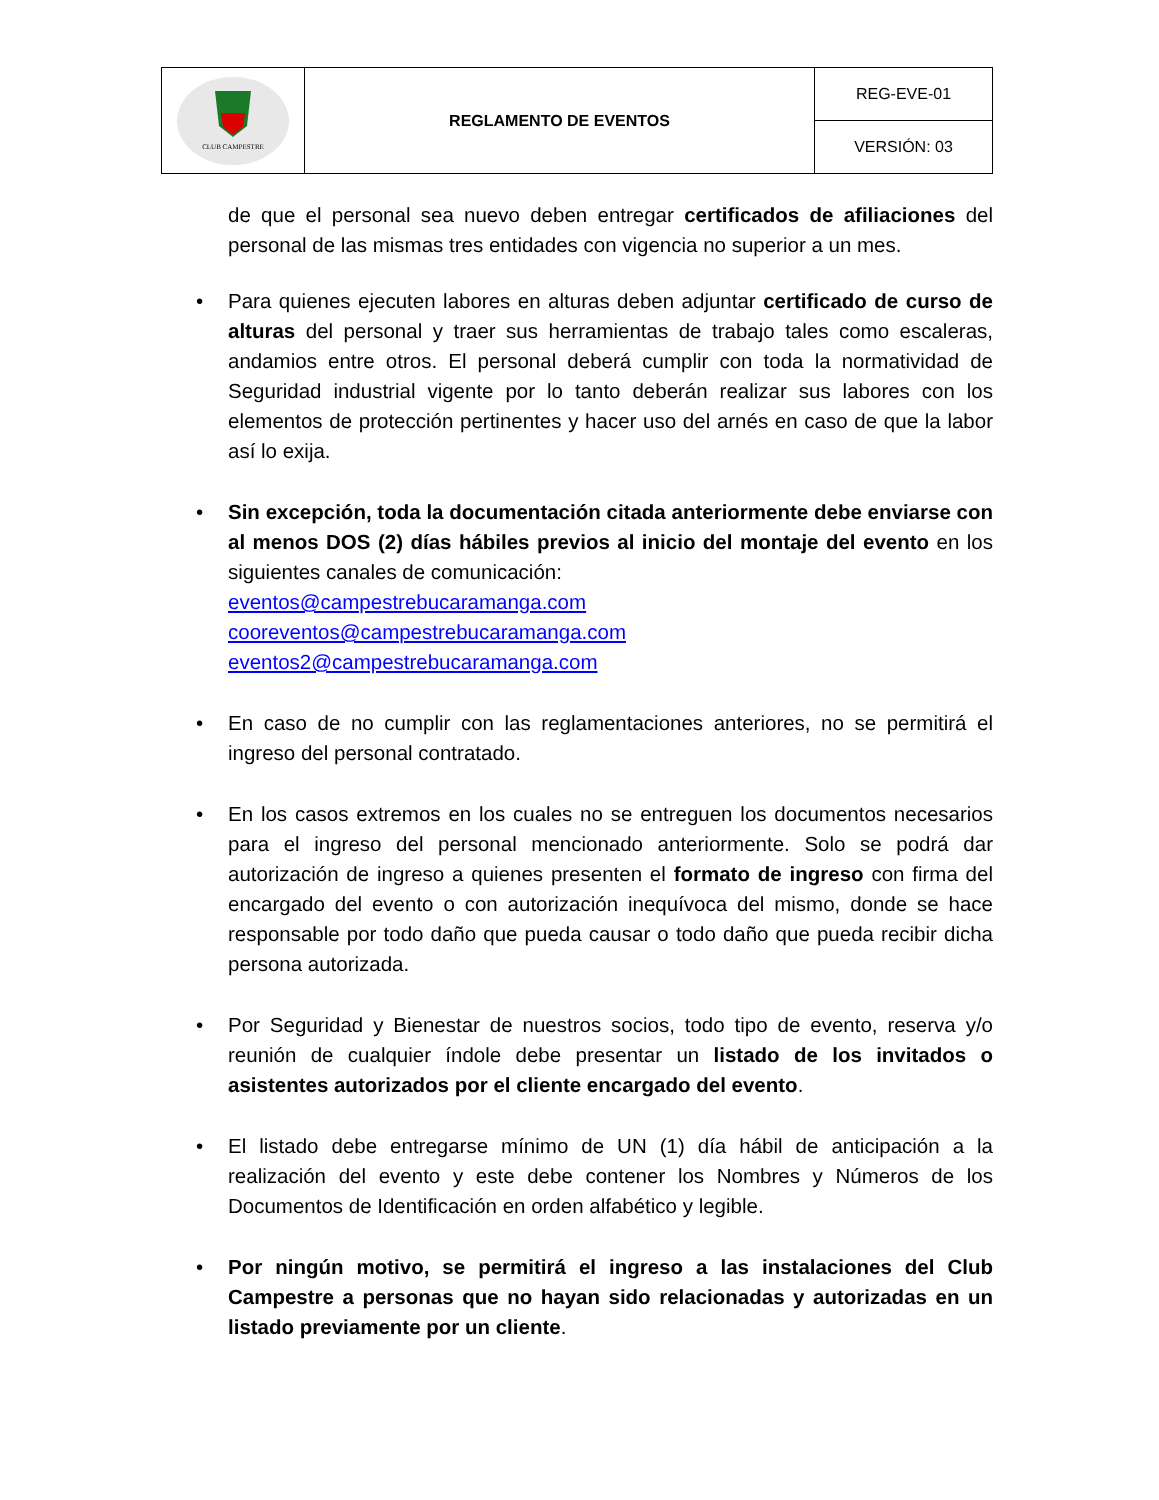| CLUB CAMPESTRE | REGLAMENTO DE EVENTOS | REG-EVE-01 |
| | | VERSIÓN: 03 |
de que el personal sea nuevo deben entregar certificados de afiliaciones del personal de las mismas tres entidades con vigencia no superior a un mes.
• Para quienes ejecuten labores en alturas deben adjuntar certificado de curso de alturas del personal y traer sus herramientas de trabajo tales como escaleras, andamios entre otros. El personal deberá cumplir con toda la normatividad de Seguridad industrial vigente por lo tanto deberán realizar sus labores con los elementos de protección pertinentes y hacer uso del arnés en caso de que la labor así lo exija.
• Sin excepción, toda la documentación citada anteriormente debe enviarse con al menos DOS (2) días hábiles previos al inicio del montaje del evento en los siguientes canales de comunicación:
eventos@campestrebucaramanga.com
cooreventos@campestrebucaramanga.com
eventos2@campestrebucaramanga.com
• En caso de no cumplir con las reglamentaciones anteriores, no se permitirá el ingreso del personal contratado.
• En los casos extremos en los cuales no se entreguen los documentos necesarios para el ingreso del personal mencionado anteriormente. Solo se podrá dar autorización de ingreso a quienes presenten el formato de ingreso con firma del encargado del evento o con autorización inequívoca del mismo, donde se hace responsable por todo daño que pueda causar o todo daño que pueda recibir dicha persona autorizada.
• Por Seguridad y Bienestar de nuestros socios, todo tipo de evento, reserva y/o reunión de cualquier índole debe presentar un listado de los invitados o asistentes autorizados por el cliente encargado del evento.
• El listado debe entregarse mínimo de UN (1) día hábil de anticipación a la realización del evento y este debe contener los Nombres y Números de los Documentos de Identificación en orden alfabético y legible.
• Por ningún motivo, se permitirá el ingreso a las instalaciones del Club Campestre a personas que no hayan sido relacionadas y autorizadas en un listado previamente por un cliente.